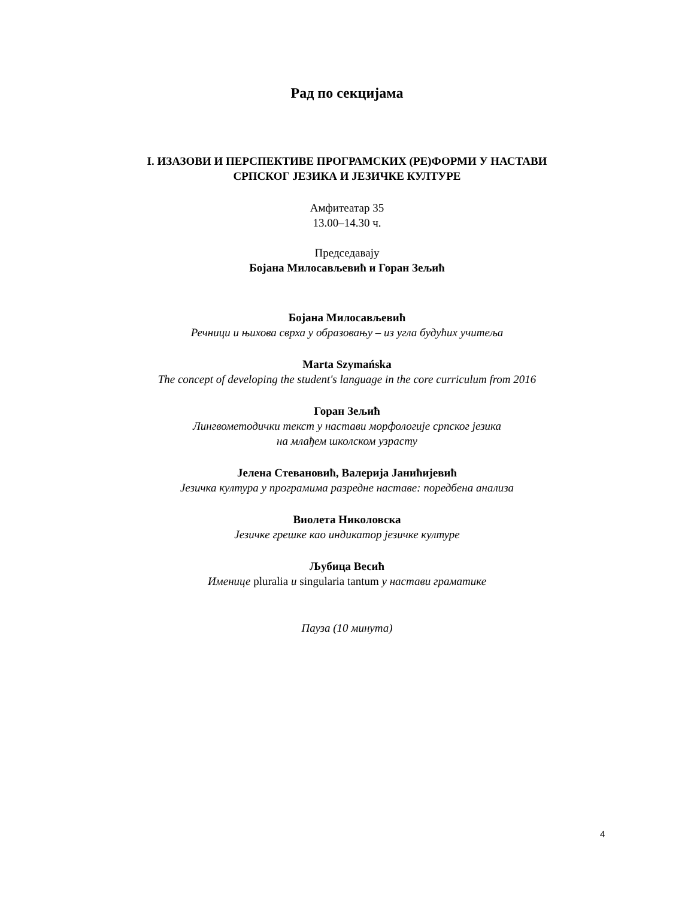Рад по секцијама
I. ИЗАЗОВИ И ПЕРСПЕКТИВЕ ПРОГРАМСКИХ (РЕ)ФОРМИ У НАСТАВИ
СРПСКОГ ЈЕЗИКА И ЈЕЗИЧКЕ КУЛТУРЕ
Амфитеатар 35
13.00–14.30 ч.
Председавају
Бојана Милосављевић и Горан Зељић
Бојана Милосављевић
Речници и њихова сврха у образовању – из угла будућих учитеља
Marta Szymańska
The concept of developing the student's language in the core curriculum from 2016
Горан Зељић
Лингвометодички текст у настави морфологије српског језика
на млађем школском узрасту
Јелена Стевановић, Валерија Јанићијевић
Језичка култура у програмима разредне наставе: поредбена анализа
Виолета Николовска
Језичке грешке као индикатор језичке културе
Љубица Весић
Именице pluralia и singularia tantum у настави граматике
Пауза (10 минута)
4